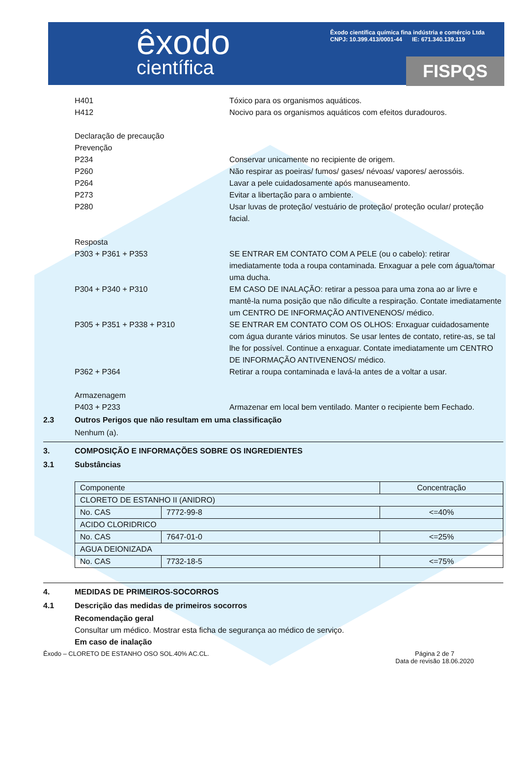êxodo
científica
Êxodo científica química fina indústria e comércio Ltda
CNPJ: 10.399.413/0001-44 IE: 671.340.139.119
FISPQS
H401 Tóxico para os organismos aquáticos.
H412 Nocivo para os organismos aquáticos com efeitos duradouros.
Declaração de precaução
Prevenção
P234 Conservar unicamente no recipiente de origem.
P260 Não respirar as poeiras/ fumos/ gases/ névoas/ vapores/ aerossóis.
P264 Lavar a pele cuidadosamente após manuseamento.
P273 Evitar a libertação para o ambiente.
P280 Usar luvas de proteção/ vestuário de proteção/ proteção ocular/ proteção facial.
Resposta
P303 + P361 + P353 SE ENTRAR EM CONTATO COM A PELE (ou o cabelo): retirar imediatamente toda a roupa contaminada. Enxaguar a pele com água/tomar uma ducha.
P304 + P340 + P310 EM CASO DE INALAÇÃO: retirar a pessoa para uma zona ao ar livre e mantê-la numa posição que não dificulte a respiração. Contate imediatamente um CENTRO DE INFORMAÇÃO ANTIVENENOS/ médico.
P305 + P351 + P338 + P310 SE ENTRAR EM CONTATO COM OS OLHOS: Enxaguar cuidadosamente com água durante vários minutos. Se usar lentes de contato, retire-as, se tal lhe for possível. Continue a enxaguar. Contate imediatamente um CENTRO DE INFORMAÇÃO ANTIVENENOS/ médico.
P362 + P364 Retirar a roupa contaminada e lavá-la antes de a voltar a usar.
Armazenagem
P403 + P233 Armazenar em local bem ventilado. Manter o recipiente bem Fechado.
2.3 Outros Perigos que não resultam em uma classificação
Nenhum (a).
3. COMPOSIÇÃO E INFORMAÇÕES SOBRE OS INGREDIENTES
3.1 Substâncias
| Componente | | Concentração |
| CLORETO DE ESTANHO II (ANIDRO) | | |
| No. CAS | 7772-99-8 | <=40% |
| ACIDO CLORIDRICO | | |
| No. CAS | 7647-01-0 | <=25% |
| AGUA DEIONIZADA | | |
| No. CAS | 7732-18-5 | <=75% |
4. MEDIDAS DE PRIMEIROS-SOCORROS
4.1 Descrição das medidas de primeiros socorros
Recomendação geral
Consultar um médico. Mostrar esta ficha de segurança ao médico de serviço.
Em caso de inalação
Êxodo – CLORETO DE ESTANHO OSO SOL.40% AC.CL. Página 2 de 7
Data de revisão 18.06.2020